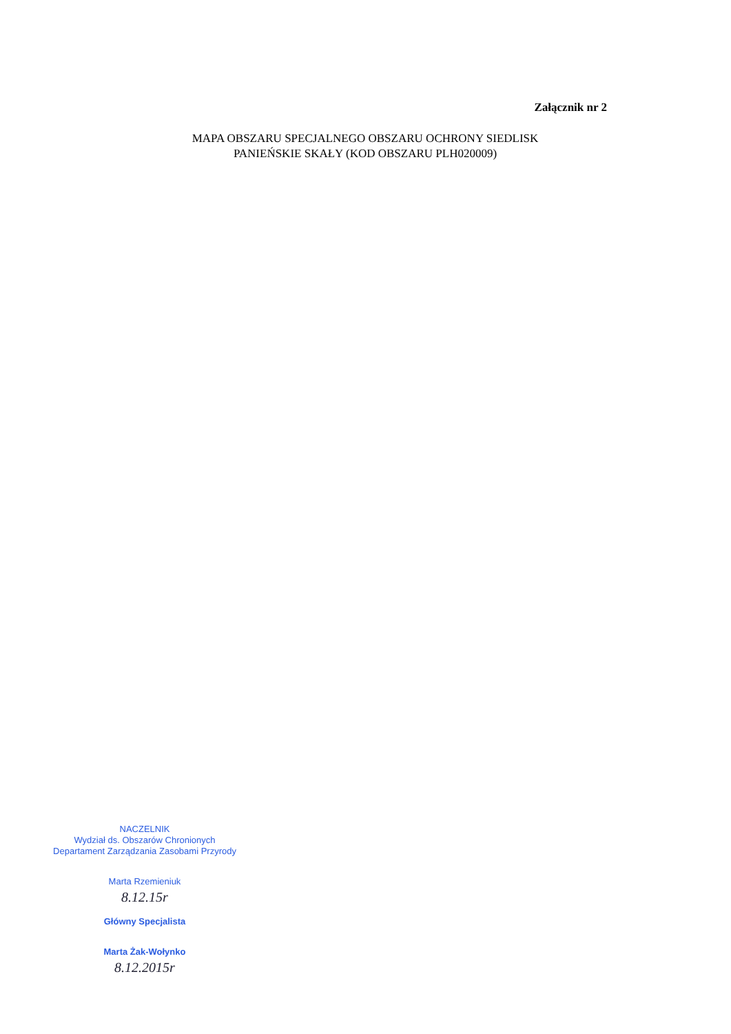Załącznik nr 2
MAPA OBSZARU SPECJALNEGO OBSZARU OCHRONY SIEDLISK
PANIEŃSKIE SKAŁY (KOD OBSZARU PLH020009)
NACZELNIK
Wydział ds. Obszarów Chronionych
Departament Zarządzania Zasobami Przyrody
Marta Rzemieniuk
8.12.15r
Główny Specjalista
Marta Żak-Wołynko
8.12.2015r